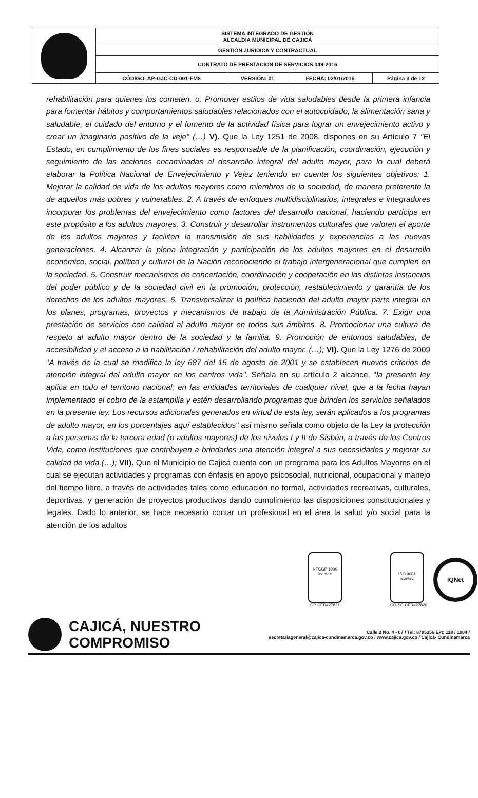| | SISTEMA INTEGRADO DE GESTIÓN ALCALDÍA MUNICIPAL DE CAJICÁ | | | |
| | GESTIÓN JURIDICA Y CONTRACTUAL | | | |
| | CONTRATO DE PRESTACIÓN DE SERVICIOS 049-2016 | | | |
| | CÓDIGO: AP-GJC-CD-001-FM8 | VERSIÓN: 01 | FECHA: 02/01/2015 | Página 3 de 12 |
rehabilitación para quienes los cometen. o. Promover estilos de vida saludables desde la primera infancia para fomentar hábitos y comportamientos saludables relacionados con el autocuidado, la alimentación sana y saludable, el cuidado del entorno y el fomento de la actividad física para lograr un envejecimiento activo y crear un imaginario positivo de la veje" (…) V). Que la Ley 1251 de 2008, dispones en su Artículo 7 "El Estado, en cumplimiento de los fines sociales es responsable de la planificación, coordinación, ejecución y seguimiento de las acciones encaminadas al desarrollo integral del adulto mayor, para lo cual deberá elaborar la Política Nacional de Envejecimiento y Vejez teniendo en cuenta los siguientes objetivos: 1. Mejorar la calidad de vida de los adultos mayores como miembros de la sociedad, de manera preferente la de aquellos más pobres y vulnerables. 2. A través de enfoques multidisciplinarios, integrales e integradores incorporar los problemas del envejecimiento como factores del desarrollo nacional, haciendo partícipe en este propósito a los adultos mayores. 3. Construir y desarrollar instrumentos culturales que valoren el aporte de los adultos mayores y faciliten la transmisión de sus habilidades y experiencias a las nuevas generaciones. 4. Alcanzar la plena integración y participación de los adultos mayores en el desarrollo económico, social, político y cultural de la Nación reconociendo el trabajo intergeneracional que cumplen en la sociedad. 5. Construir mecanismos de concertación, coordinación y cooperación en las distintas instancias del poder público y de la sociedad civil en la promoción, protección, restablecimiento y garantía de los derechos de los adultos mayores. 6. Transversalizar la política haciendo del adulto mayor parte integral en los planes, programas, proyectos y mecanismos de trabajo de la Administración Pública. 7. Exigir una prestación de servicios con calidad al adulto mayor en todos sus ámbitos. 8. Promocionar una cultura de respeto al adulto mayor dentro de la sociedad y la familia. 9. Promoción de entornos saludables, de accesibilidad y el acceso a la habilitación / rehabilitación del adulto mayor. (…); VI). Que la Ley 1276 de 2009 "A través de la cual se modifica la ley 687 del 15 de agosto de 2001 y se establecen nuevos criterios de atención integral del adulto mayor en los centros vida". Señala en su artículo 2 alcance, "la presente ley aplica en todo el territorio nacional; en las entidades territoriales de cualquier nivel, que a la fecha hayan implementado el cobro de la estampilla y estén desarrollando programas que brinden los servicios señalados en la presente ley. Los recursos adicionales generados en virtud de esta ley, serán aplicados a los programas de adulto mayor, en los porcentajes aquí establecidos" así mismo señala como objeto de la Ley la protección a las personas de la tercera edad (o adultos mayores) de los niveles I y II de Sisbén, a través de los Centros Vida, como instituciones que contribuyen a brindarles una atención integral a sus necesidades y mejorar su calidad de vida.(…); VII). Que el Municipio de Cajicá cuenta con un programa para los Adultos Mayores en el cual se ejecutan actividades y programas con énfasis en apoyo psicosocial, nutricional, ocupacional y manejo del tiempo libre, a través de actividades tales como educación no formal, actividades recreativas, culturales, deportivas, y generación de proyectos productivos dando cumplimiento las disposiciones constitucionales y legales. Dado lo anterior, se hace necesario contar un profesional en el área la salud y/o social para la atención de los adultos
NTCGP 1000
icontec
GP-CER427821
ISO 9001
icontec
CO-SC-CER427820
IQNet
CAJICÁ, NUESTRO COMPROMISO
Calle 2 No. 4 - 07 / Tel: 8795356 Ext: 118 / 1004 /
secretariageneral@cajica-cundinamarca.gov.co / www.cajica.gov.co / Cajicá- Cundinamarca